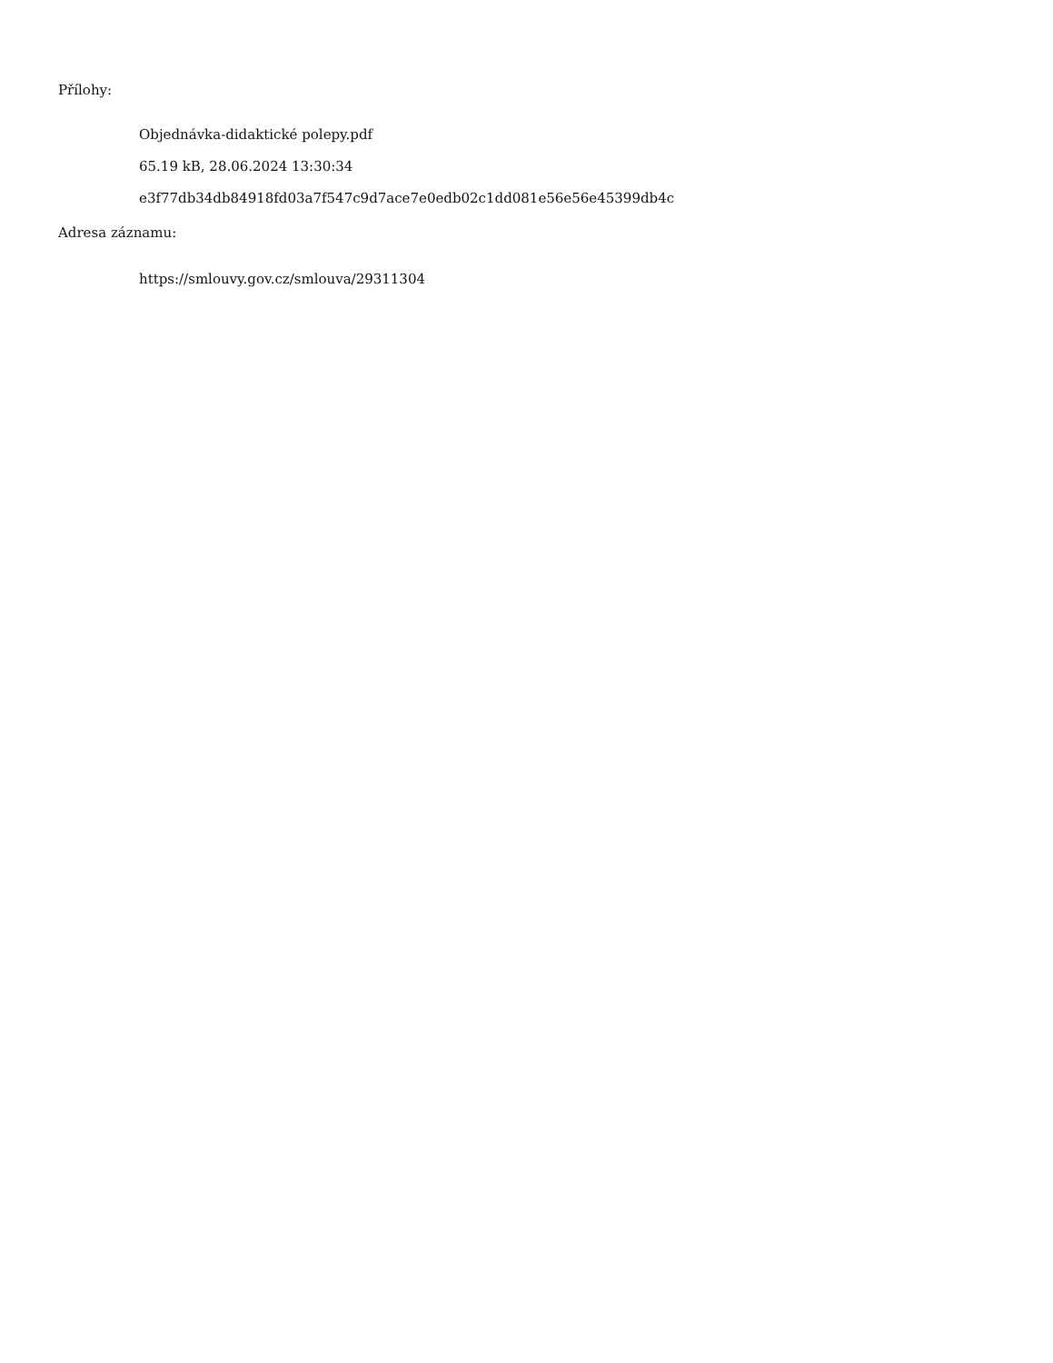Přílohy:
Objednávka-didaktické polepy.pdf
65.19 kB, 28.06.2024 13:30:34
e3f77db34db84918fd03a7f547c9d7ace7e0edb02c1dd081e56e56e45399db4c
Adresa záznamu:
https://smlouvy.gov.cz/smlouva/29311304